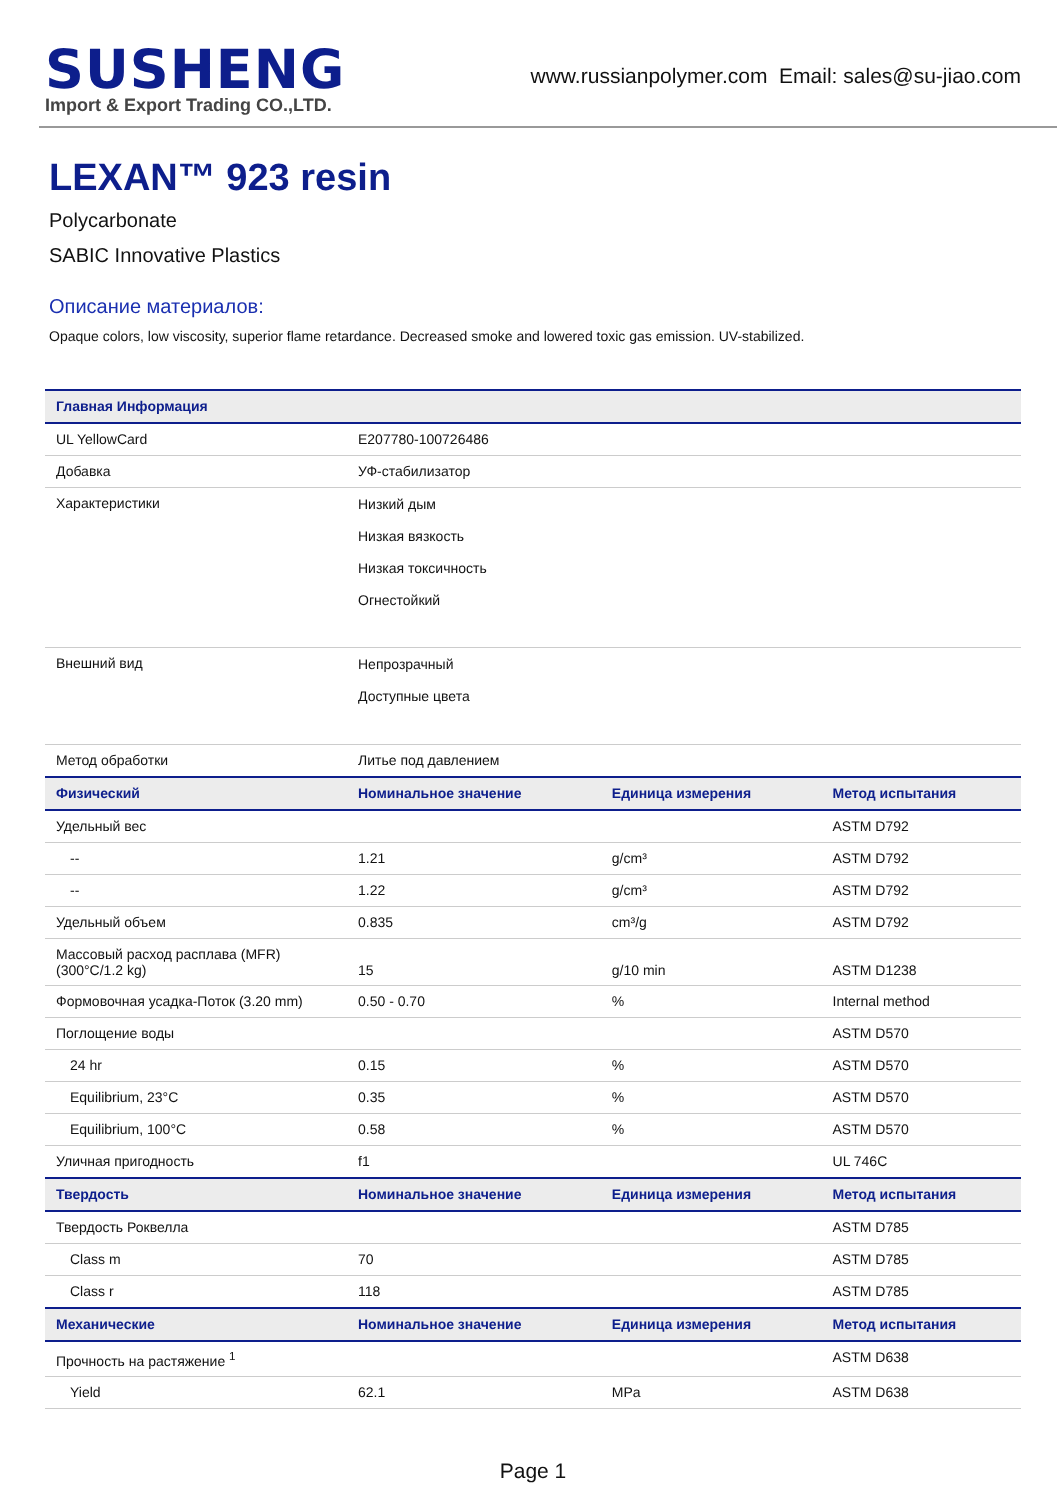SUSHENG
Import & Export Trading CO.,LTD.
www.russianpolymer.com Email: sales@su-jiao.com
LEXAN™ 923 resin
Polycarbonate
SABIC Innovative Plastics
Описание материалов:
Opaque colors, low viscosity, superior flame retardance. Decreased smoke and lowered toxic gas emission. UV-stabilized.
| Главная Информация | | | |
| --- | --- | --- | --- |
| UL YellowCard | E207780-100726486 | | |
| Добавка | УФ-стабилизатор | | |
| Характеристики | Низкий дым Низкая вязкость Низкая токсичность Огнестойкий | | |
| Внешний вид | Непрозрачный Доступные цвета | | |
| Метод обработки | Литье под давлением | | |
| Физический | Номинальное значение | Единица измерения | Метод испытания |
| Удельный вес | | | ASTM D792 |
| -- | 1.21 | g/cm³ | ASTM D792 |
| -- | 1.22 | g/cm³ | ASTM D792 |
| Удельный объем | 0.835 | cm³/g | ASTM D792 |
| Массовый расход расплава (MFR) (300°C/1.2 kg) | 15 | g/10 min | ASTM D1238 |
| Формовочная усадка-Поток (3.20 mm) | 0.50 - 0.70 | % | Internal method |
| Поглощение воды | | | ASTM D570 |
| 24 hr | 0.15 | % | ASTM D570 |
| Equilibrium, 23°C | 0.35 | % | ASTM D570 |
| Equilibrium, 100°C | 0.58 | % | ASTM D570 |
| Уличная пригодность | f1 | | UL 746C |
| Твердость | Номинальное значение | Единица измерения | Метод испытания |
| Твердость Роквелла | | | ASTM D785 |
| Class m | 70 | | ASTM D785 |
| Class r | 118 | | ASTM D785 |
| Механические | Номинальное значение | Единица измерения | Метод испытания |
| Прочность на растяжение <sup>1</sup> | | | ASTM D638 |
| Yield | 62.1 | MPa | ASTM D638 |
Page 1